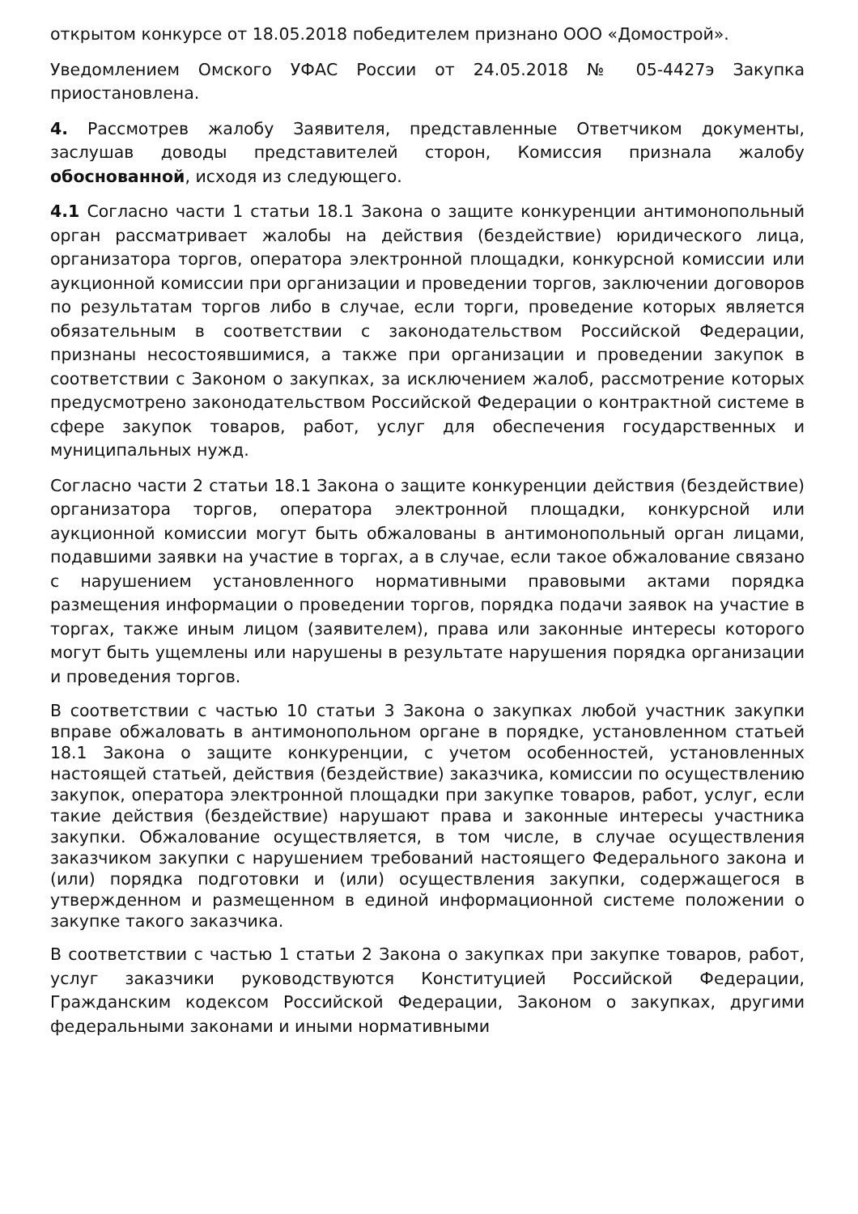открытом конкурсе от 18.05.2018 победителем признано ООО «Домострой».
Уведомлением Омского УФАС России от 24.05.2018 № 05-4427э Закупка приостановлена.
4. Рассмотрев жалобу Заявителя, представленные Ответчиком документы, заслушав доводы представителей сторон, Комиссия признала жалобу обоснованной, исходя из следующего.
4.1 Согласно части 1 статьи 18.1 Закона о защите конкуренции антимонопольный орган рассматривает жалобы на действия (бездействие) юридического лица, организатора торгов, оператора электронной площадки, конкурсной комиссии или аукционной комиссии при организации и проведении торгов, заключении договоров по результатам торгов либо в случае, если торги, проведение которых является обязательным в соответствии с законодательством Российской Федерации, признаны несостоявшимися, а также при организации и проведении закупок в соответствии с Законом о закупках, за исключением жалоб, рассмотрение которых предусмотрено законодательством Российской Федерации о контрактной системе в сфере закупок товаров, работ, услуг для обеспечения государственных и муниципальных нужд.
Согласно части 2 статьи 18.1 Закона о защите конкуренции действия (бездействие) организатора торгов, оператора электронной площадки, конкурсной или аукционной комиссии могут быть обжалованы в антимонопольный орган лицами, подавшими заявки на участие в торгах, а в случае, если такое обжалование связано с нарушением установленного нормативными правовыми актами порядка размещения информации о проведении торгов, порядка подачи заявок на участие в торгах, также иным лицом (заявителем), права или законные интересы которого могут быть ущемлены или нарушены в результате нарушения порядка организации и проведения торгов.
В соответствии с частью 10 статьи 3 Закона о закупках любой участник закупки вправе обжаловать в антимонопольном органе в порядке, установленном статьей 18.1 Закона о защите конкуренции, с учетом особенностей, установленных настоящей статьей, действия (бездействие) заказчика, комиссии по осуществлению закупок, оператора электронной площадки при закупке товаров, работ, услуг, если такие действия (бездействие) нарушают права и законные интересы участника закупки. Обжалование осуществляется, в том числе, в случае осуществления заказчиком закупки с нарушением требований настоящего Федерального закона и (или) порядка подготовки и (или) осуществления закупки, содержащегося в утвержденном и размещенном в единой информационной системе положении о закупке такого заказчика.
В соответствии с частью 1 статьи 2 Закона о закупках при закупке товаров, работ, услуг заказчики руководствуются Конституцией Российской Федерации, Гражданским кодексом Российской Федерации, Законом о закупках, другими федеральными законами и иными нормативными